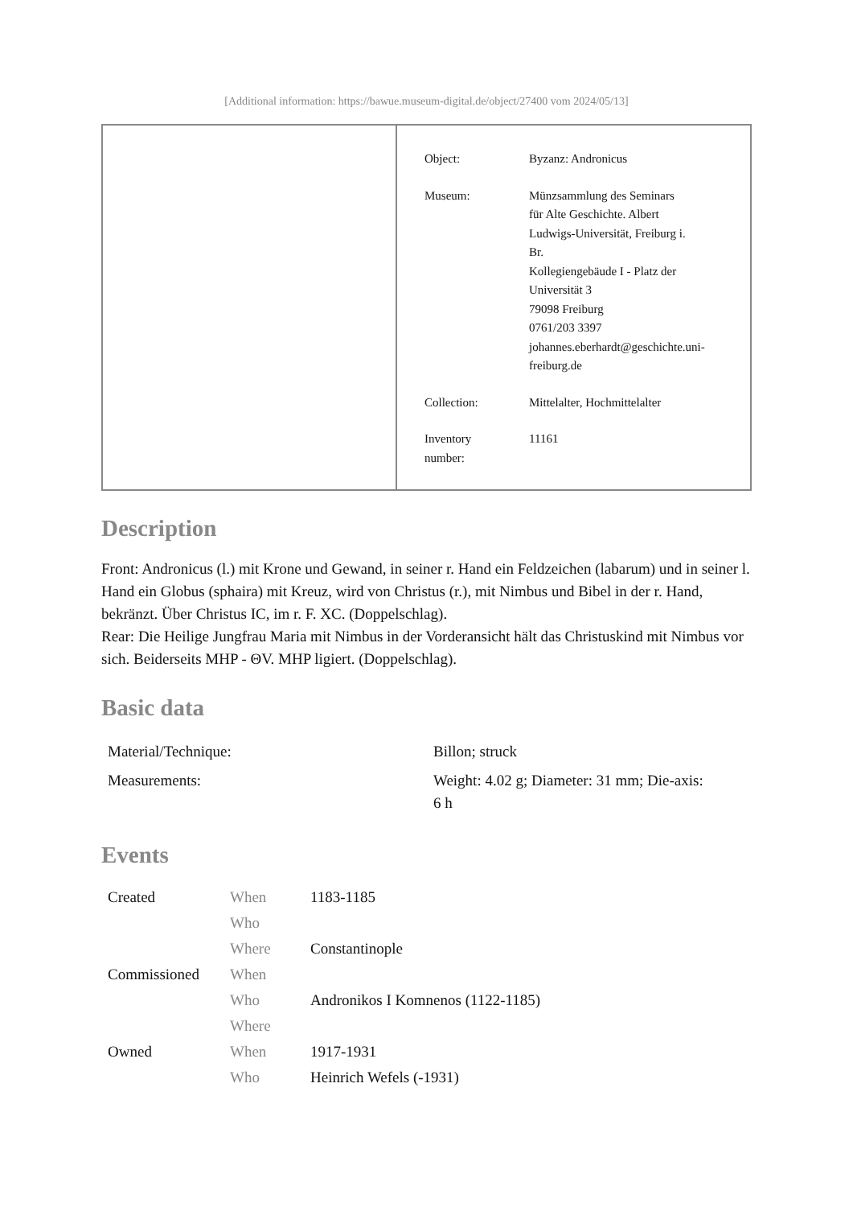[Additional information: https://bawue.museum-digital.de/object/27400 vom 2024/05/13]
| Object: | Byzanz: Andronicus |
| Museum: | Münzsammlung des Seminars für Alte Geschichte. Albert Ludwigs-Universität, Freiburg i. Br. Kollegiengebäude I - Platz der Universität 3 79098 Freiburg 0761/203 3397 johannes.eberhardt@geschichte.uni- freiburg.de |
| Collection: | Mittelalter, Hochmittelalter |
| Inventory number: | 11161 |
Description
Front: Andronicus (l.) mit Krone und Gewand, in seiner r. Hand ein Feldzeichen (labarum) und in seiner l. Hand ein Globus (sphaira) mit Kreuz, wird von Christus (r.), mit Nimbus und Bibel in der r. Hand, bekränzt. Über Christus IC, im r. F. XC. (Doppelschlag).
Rear: Die Heilige Jungfrau Maria mit Nimbus in der Vorderansicht hält das Christuskind mit Nimbus vor sich. Beiderseits MHP - ΘV. MHP ligiert. (Doppelschlag).
Basic data
| Material/Technique: | Billon; struck |
| Measurements: | Weight: 4.02 g; Diameter: 31 mm; Die-axis: 6 h |
Events
| Created | When | 1183-1185 |
| | Who | |
| | Where | Constantinople |
| Commissioned | When | |
| | Who | Andronikos I Komnenos (1122-1185) |
| | Where | |
| Owned | When | 1917-1931 |
| | Who | Heinrich Wefels (-1931) |